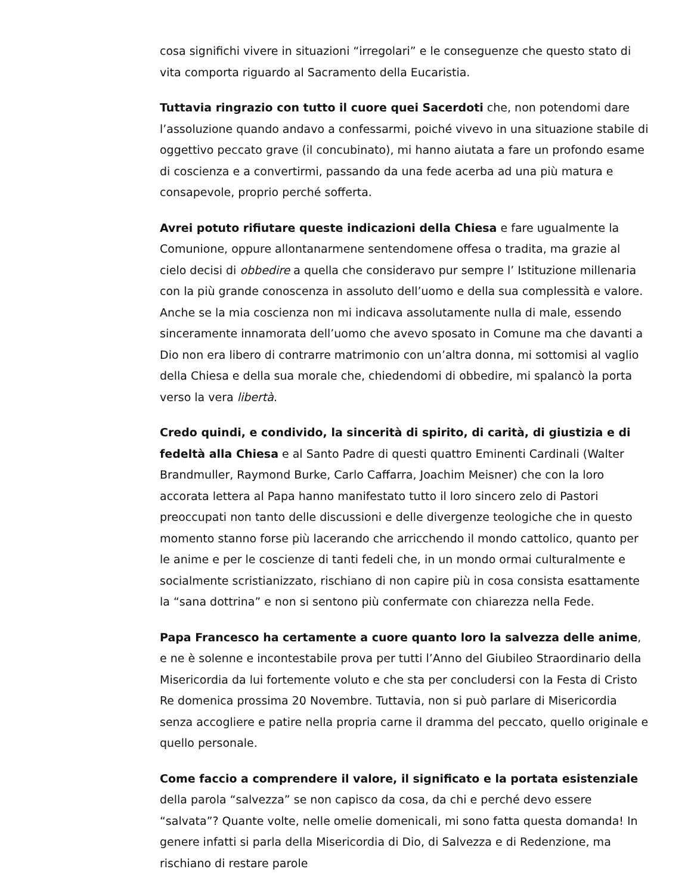cosa significhi vivere in situazioni “irregolari” e le conseguenze che questo stato di vita comporta riguardo al Sacramento della Eucaristia.
Tuttavia ringrazio con tutto il cuore quei Sacerdoti che, non potendomi dare l’assoluzione quando andavo a confessarmi, poiché vivevo in una situazione stabile di oggettivo peccato grave (il concubinato), mi hanno aiutata a fare un profondo esame di coscienza e a convertirmi, passando da una fede acerba ad una più matura e consapevole, proprio perché sofferta.
Avrei potuto rifiutare queste indicazioni della Chiesa e fare ugualmente la Comunione, oppure allontanarmene sentendomene offesa o tradita, ma grazie al cielo decisi di obbedire a quella che consideravo pur sempre l’ Istituzione millenaria con la più grande conoscenza in assoluto dell’uomo e della sua complessità e valore. Anche se la mia coscienza non mi indicava assolutamente nulla di male, essendo sinceramente innamorata dell’uomo che avevo sposato in Comune ma che davanti a Dio non era libero di contrarre matrimonio con un’altra donna, mi sottomisi al vaglio della Chiesa e della sua morale che, chiedendomi di obbedire, mi spalancò la porta verso la vera libertà.
Credo quindi, e condivido, la sincerità di spirito, di carità, di giustizia e di fedeltà alla Chiesa e al Santo Padre di questi quattro Eminenti Cardinali (Walter Brandmuller, Raymond Burke, Carlo Caffarra, Joachim Meisner) che con la loro accorata lettera al Papa hanno manifestato tutto il loro sincero zelo di Pastori preoccupati non tanto delle discussioni e delle divergenze teologiche che in questo momento stanno forse più lacerando che arricchendo il mondo cattolico, quanto per le anime e per le coscienze di tanti fedeli che, in un mondo ormai culturalmente e socialmente scristianizzato, rischiano di non capire più in cosa consista esattamente la “sana dottrina” e non si sentono più confermate con chiarezza nella Fede.
Papa Francesco ha certamente a cuore quanto loro la salvezza delle anime, e ne è solenne e incontestabile prova per tutti l’Anno del Giubileo Straordinario della Misericordia da lui fortemente voluto e che sta per concludersi con la Festa di Cristo Re domenica prossima 20 Novembre. Tuttavia, non si può parlare di Misericordia senza accogliere e patire nella propria carne il dramma del peccato, quello originale e quello personale.
Come faccio a comprendere il valore, il significato e la portata esistenziale della parola “salvezza” se non capisco da cosa, da chi e perché devo essere “salvata”? Quante volte, nelle omelie domenicali, mi sono fatta questa domanda! In genere infatti si parla della Misericordia di Dio, di Salvezza e di Redenzione, ma rischiano di restare parole